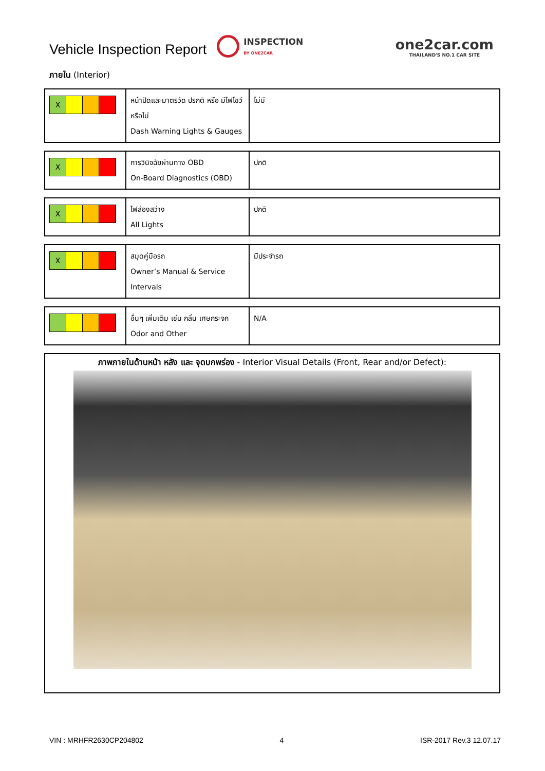Vehicle Inspection Report
INSPECTION
BY ONE2CAR
one2car.com
THAILAND'S NO.1 CAR SITE
ภายใน (Interior)
| X | หน้าปัดและมาตรวัด ปรกติ หรือ มีไฟโชว์หรือไม่ Dash Warning Lights & Gauges | ไม่มี |
| X | การวินิจฉัยผ่านทาง OBD On-Board Diagnostics (OBD) | ปกติ |
| X | ไฟส่องสว่าง All Lights | ปกติ |
| X | สมุดคู่มือรถ Owner’s Manual & Service Intervals | มีประจำรถ |
| | อื่นๆ เพิ่มเติม เช่น กลิ่น เศษกระจก Odor and Other | N/A |
ภาพภายในด้านหน้า หลัง และ จุดบกพร่อง - Interior Visual Details (Front, Rear and/or Defect):
VIN : MRHFR2630CP204802 4 ISR-2017 Rev.3 12.07.17